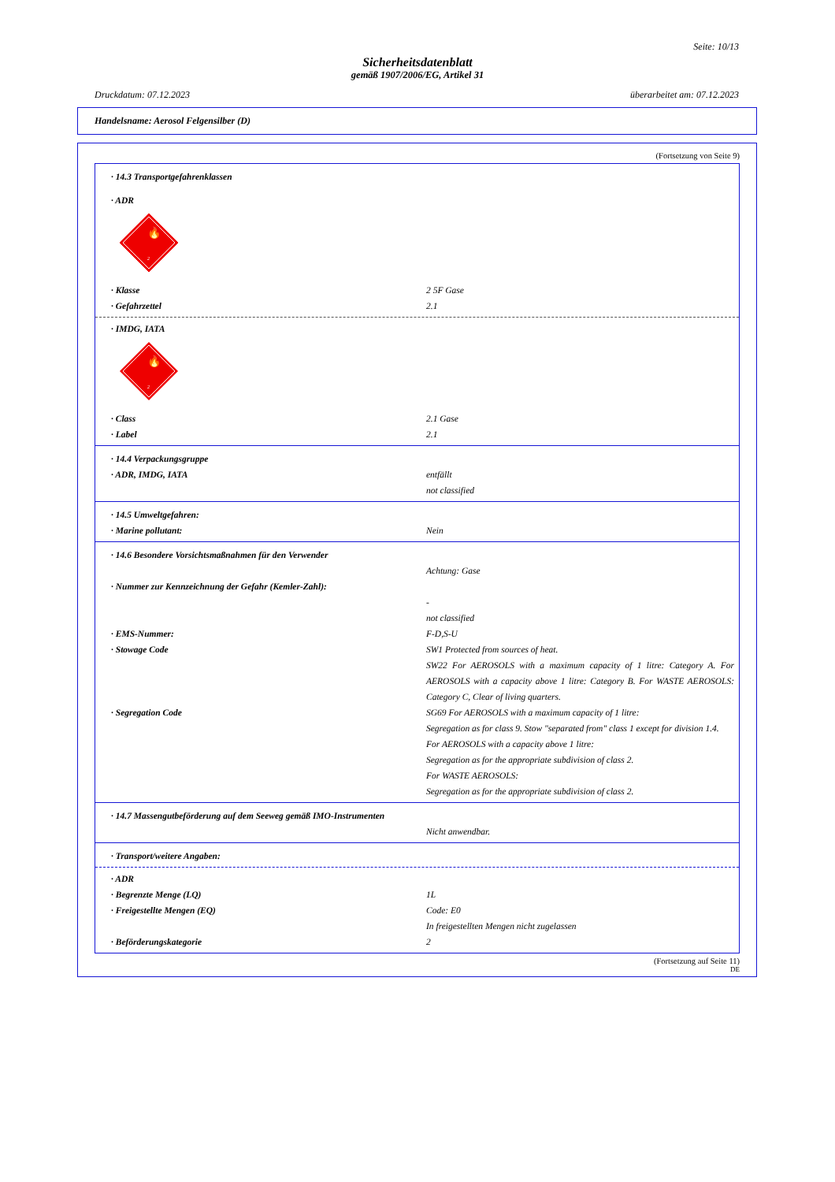Seite: 10/13
Sicherheitsdatenblatt
gemäß 1907/2006/EG, Artikel 31
Druckdatum: 07.12.2023 überarbeitet am: 07.12.2023
Handelsname: Aerosol Felgensilber (D)
(Fortsetzung von Seite 9)
· 14.3 Transportgefahrenklassen
· ADR
🔥
2
· Klasse 2 5F Gase
· Gefahrzettel 2.1
· IMDG, IATA
🔥
2
· Class 2.1 Gase
· Label 2.1
· 14.4 Verpackungsgruppe
· ADR, IMDG, IATA entfällt
not classified
· 14.5 Umweltgefahren:
· Marine pollutant: Nein
· 14.6 Besondere Vorsichtsmaßnahmen für den Verwender
Achtung: Gase
· Nummer zur Kennzeichnung der Gefahr (Kemler-Zahl):
-
not classified
· EMS-Nummer: F-D,S-U
· Stowage Code SW1 Protected from sources of heat.
SW22 For AEROSOLS with a maximum capacity of 1 litre: Category A. For AEROSOLS with a capacity above 1 litre: Category B. For WASTE AEROSOLS: Category C, Clear of living quarters.
· Segregation Code SG69 For AEROSOLS with a maximum capacity of 1 litre:
Segregation as for class 9. Stow "separated from" class 1 except for division 1.4.
For AEROSOLS with a capacity above 1 litre:
Segregation as for the appropriate subdivision of class 2.
For WASTE AEROSOLS:
Segregation as for the appropriate subdivision of class 2.
· 14.7 Massengutbeförderung auf dem Seeweg gemäß IMO-Instrumenten
Nicht anwendbar.
· Transport/weitere Angaben:
· ADR
· Begrenzte Menge (LQ) 1L
· Freigestellte Mengen (EQ) Code: E0
In freigestellten Mengen nicht zugelassen
· Beförderungskategorie 2
(Fortsetzung auf Seite 11)
DE